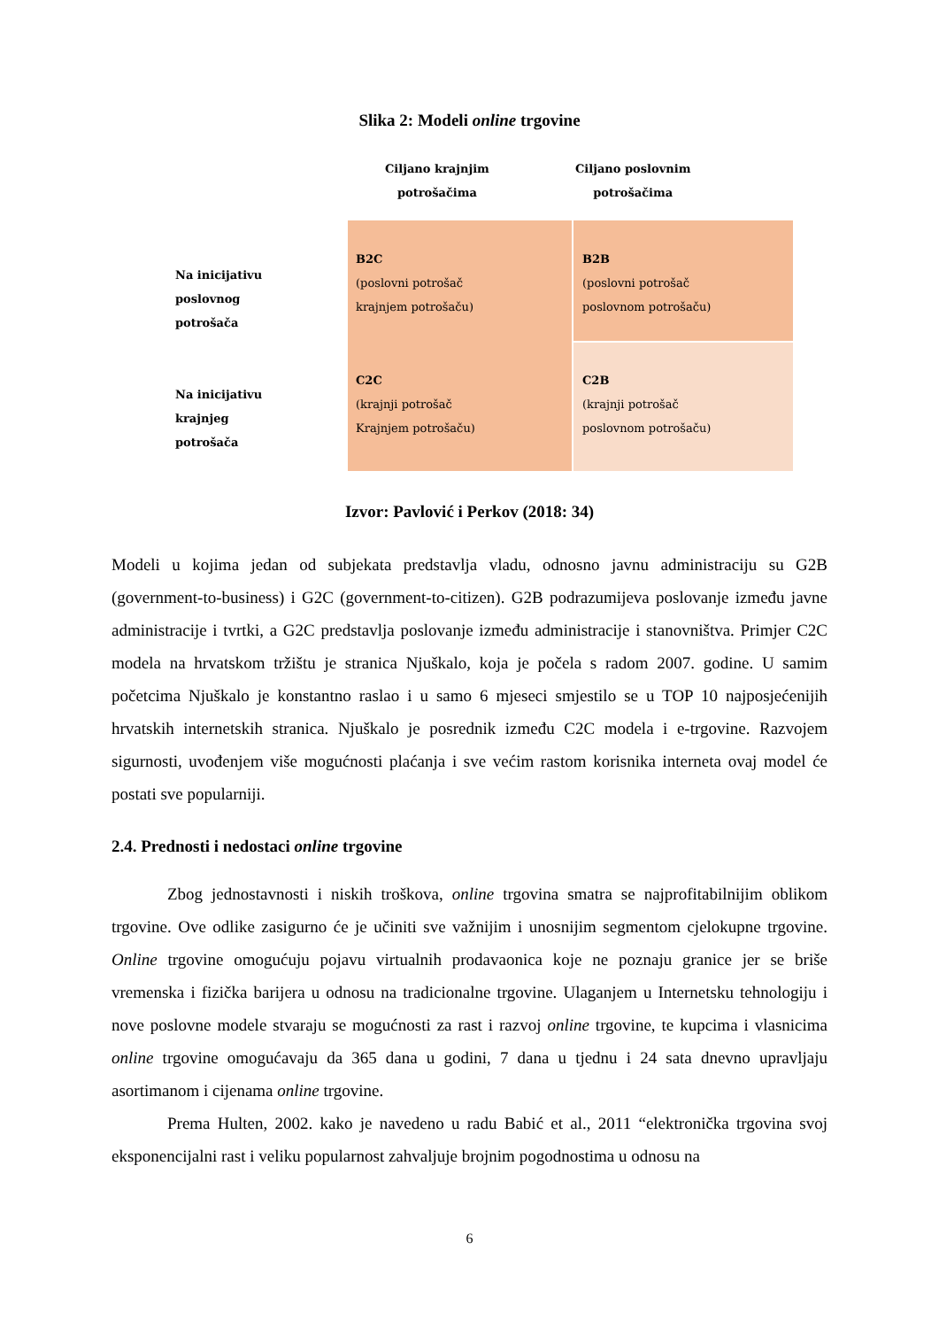Slika 2: Modeli online trgovine
Ciljano krajnjim
potrošačima
Ciljano poslovnim
potrošačima
Na inicijativu
poslovnog
potrošača
Na inicijativu
krajnjeg
potrošača
B2C
(poslovni potrošač
krajnjem potrošaču)
B2B
(poslovni potrošač
poslovnom potrošaču)
C2C
(krajnji potrošač
Krajnjem potrošaču)
C2B
(krajnji potrošač
poslovnom potrošaču)
Izvor: Pavlović i Perkov (2018: 34)
Modeli u kojima jedan od subjekata predstavlja vladu, odnosno javnu administraciju su G2B (government-to-business) i G2C (government-to-citizen). G2B podrazumijeva poslovanje između javne administracije i tvrtki, a G2C predstavlja poslovanje između administracije i stanovništva. Primjer C2C modela na hrvatskom tržištu je stranica Njuškalo, koja je počela s radom 2007. godine. U samim početcima Njuškalo je konstantno raslao i u samo 6 mjeseci smjestilo se u TOP 10 najposjećenijih hrvatskih internetskih stranica. Njuškalo je posrednik između C2C modela i e-trgovine. Razvojem sigurnosti, uvođenjem više mogućnosti plaćanja i sve većim rastom korisnika interneta ovaj model će postati sve popularniji.
2.4. Prednosti i nedostaci online trgovine
Zbog jednostavnosti i niskih troškova, online trgovina smatra se najprofitabilnijim oblikom trgovine. Ove odlike zasigurno će je učiniti sve važnijim i unosnijim segmentom cjelokupne trgovine. Online trgovine omogućuju pojavu virtualnih prodavaonica koje ne poznaju granice jer se briše vremenska i fizička barijera u odnosu na tradicionalne trgovine. Ulaganjem u Internetsku tehnologiju i nove poslovne modele stvaraju se mogućnosti za rast i razvoj online trgovine, te kupcima i vlasnicima online trgovine omogućavaju da 365 dana u godini, 7 dana u tjednu i 24 sata dnevno upravljaju asortimanom i cijenama online trgovine.
Prema Hulten, 2002. kako je navedeno u radu Babić et al., 2011 “elektronička trgovina svoj eksponencijalni rast i veliku popularnost zahvaljuje brojnim pogodnostima u odnosu na
6